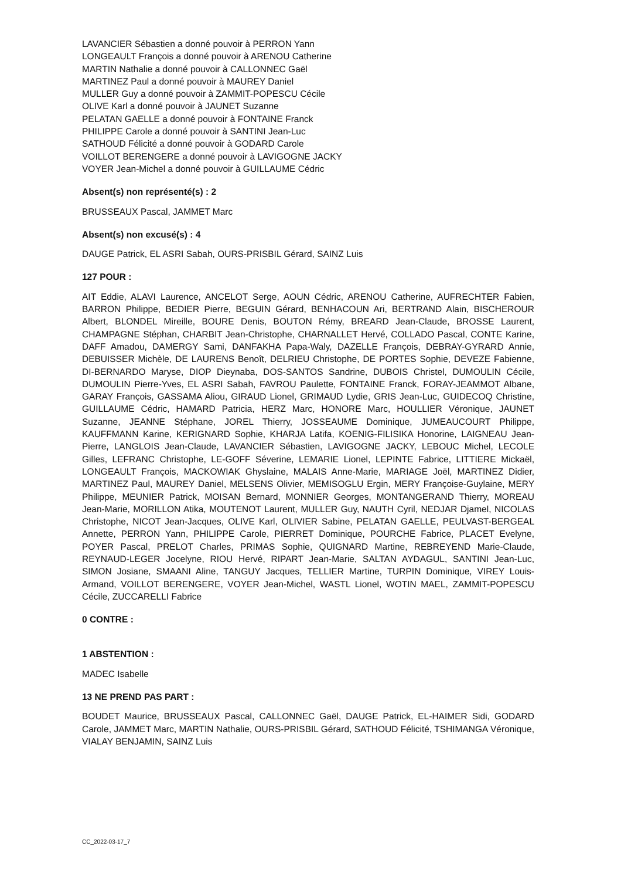LAVANCIER Sébastien a donné pouvoir à PERRON Yann
LONGEAULT François a donné pouvoir à ARENOU Catherine
MARTIN Nathalie a donné pouvoir à CALLONNEC Gaël
MARTINEZ Paul a donné pouvoir à MAUREY Daniel
MULLER Guy a donné pouvoir à ZAMMIT-POPESCU Cécile
OLIVE Karl a donné pouvoir à JAUNET Suzanne
PELATAN GAELLE a donné pouvoir à FONTAINE Franck
PHILIPPE Carole a donné pouvoir à SANTINI Jean-Luc
SATHOUD Félicité a donné pouvoir à GODARD Carole
VOILLOT BERENGERE a donné pouvoir à LAVIGOGNE JACKY
VOYER Jean-Michel a donné pouvoir à GUILLAUME Cédric
Absent(s) non représenté(s) : 2
BRUSSEAUX Pascal, JAMMET Marc
Absent(s) non excusé(s) : 4
DAUGE Patrick, EL ASRI Sabah, OURS-PRISBIL Gérard, SAINZ Luis
127 POUR :
AIT Eddie, ALAVI Laurence, ANCELOT Serge, AOUN Cédric, ARENOU Catherine, AUFRECHTER Fabien, BARRON Philippe, BEDIER Pierre, BEGUIN Gérard, BENHACOUN Ari, BERTRAND Alain, BISCHEROUR Albert, BLONDEL Mireille, BOURE Denis, BOUTON Rémy, BREARD Jean-Claude, BROSSE Laurent, CHAMPAGNE Stéphan, CHARBIT Jean-Christophe, CHARNALLET Hervé, COLLADO Pascal, CONTE Karine, DAFF Amadou, DAMERGY Sami, DANFAKHA Papa-Waly, DAZELLE François, DEBRAY-GYRARD Annie, DEBUISSER Michèle, DE LAURENS Benoît, DELRIEU Christophe, DE PORTES Sophie, DEVEZE Fabienne, DI-BERNARDO Maryse, DIOP Dieynaba, DOS-SANTOS Sandrine, DUBOIS Christel, DUMOULIN Cécile, DUMOULIN Pierre-Yves, EL ASRI Sabah, FAVROU Paulette, FONTAINE Franck, FORAY-JEAMMOT Albane, GARAY François, GASSAMA Aliou, GIRAUD Lionel, GRIMAUD Lydie, GRIS Jean-Luc, GUIDECOQ Christine, GUILLAUME Cédric, HAMARD Patricia, HERZ Marc, HONORE Marc, HOULLIER Véronique, JAUNET Suzanne, JEANNE Stéphane, JOREL Thierry, JOSSEAUME Dominique, JUMEAUCOURT Philippe, KAUFFMANN Karine, KERIGNARD Sophie, KHARJA Latifa, KOENIG-FILISIKA Honorine, LAIGNEAU Jean-Pierre, LANGLOIS Jean-Claude, LAVANCIER Sébastien, LAVIGOGNE JACKY, LEBOUC Michel, LECOLE Gilles, LEFRANC Christophe, LE-GOFF Séverine, LEMARIE Lionel, LEPINTE Fabrice, LITTIERE Mickaël, LONGEAULT François, MACKOWIAK Ghyslaine, MALAIS Anne-Marie, MARIAGE Joël, MARTINEZ Didier, MARTINEZ Paul, MAUREY Daniel, MELSENS Olivier, MEMISOGLU Ergin, MERY Françoise-Guylaine, MERY Philippe, MEUNIER Patrick, MOISAN Bernard, MONNIER Georges, MONTANGERAND Thierry, MOREAU Jean-Marie, MORILLON Atika, MOUTENOT Laurent, MULLER Guy, NAUTH Cyril, NEDJAR Djamel, NICOLAS Christophe, NICOT Jean-Jacques, OLIVE Karl, OLIVIER Sabine, PELATAN GAELLE, PEULVAST-BERGEAL Annette, PERRON Yann, PHILIPPE Carole, PIERRET Dominique, POURCHE Fabrice, PLACET Evelyne, POYER Pascal, PRELOT Charles, PRIMAS Sophie, QUIGNARD Martine, REBREYEND Marie-Claude, REYNAUD-LEGER Jocelyne, RIOU Hervé, RIPART Jean-Marie, SALTAN AYDAGUL, SANTINI Jean-Luc, SIMON Josiane, SMAANI Aline, TANGUY Jacques, TELLIER Martine, TURPIN Dominique, VIREY Louis-Armand, VOILLOT BERENGERE, VOYER Jean-Michel, WASTL Lionel, WOTIN MAEL, ZAMMIT-POPESCU Cécile, ZUCCARELLI Fabrice
0 CONTRE :
1 ABSTENTION :
MADEC Isabelle
13 NE PREND PAS PART :
BOUDET Maurice, BRUSSEAUX Pascal, CALLONNEC Gaël, DAUGE Patrick, EL-HAIMER Sidi, GODARD Carole, JAMMET Marc, MARTIN Nathalie, OURS-PRISBIL Gérard, SATHOUD Félicité, TSHIMANGA Véronique, VIALAY BENJAMIN, SAINZ Luis
CC_2022-03-17_7